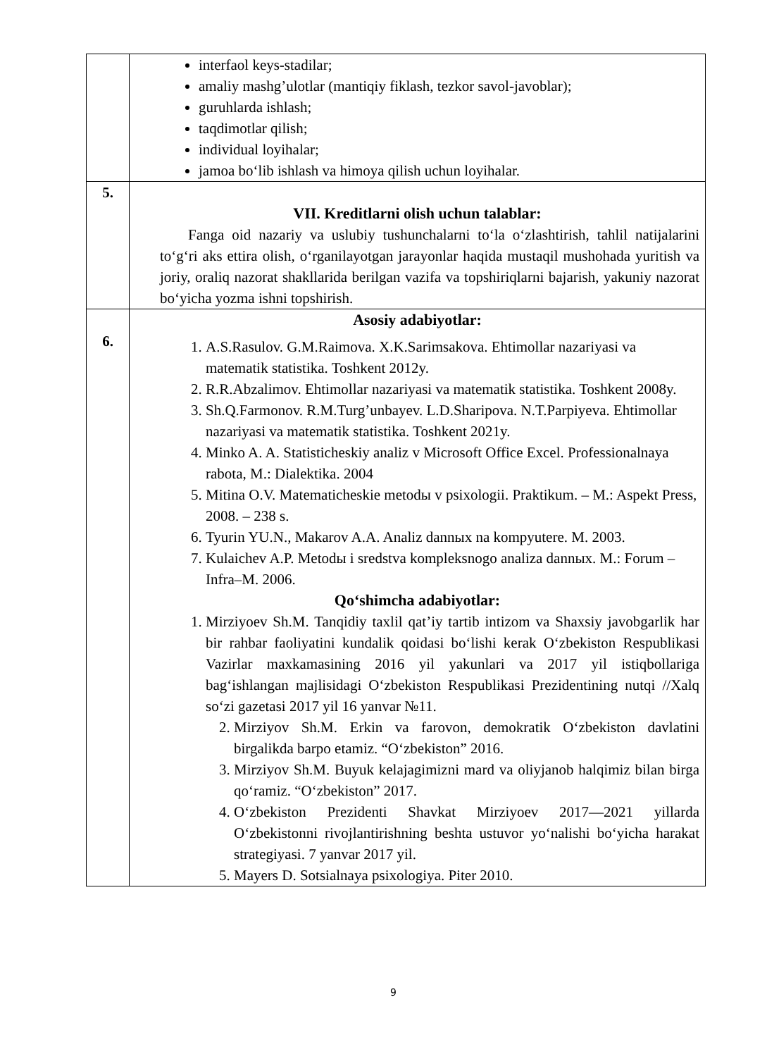| | interfaol keys-stadilar; amaliy mashg’ulotlar (mantiqiy fiklash, tezkor savol-javoblar); guruhlarda ishlash; taqdimotlar qilish; individual loyihalar; jamoa bo‘lib ishlash va himoya qilish uchun loyihalar. |
| 5. | VII. Kreditlarni olish uchun talablar: Fanga oid nazariy va uslubiy tushunchalarni to‘la o‘zlashtirish, tahlil natijalarini to‘g‘ri aks ettira olish, o‘rganilayotgan jarayonlar haqida mustaqil mushohada yuritish va joriy, oraliq nazorat shakllarida berilgan vazifa va topshiriqlarni bajarish, yakuniy nazorat bo‘yicha yozma ishni topshirish. |
| 6. | Asosiy adabiyotlar: 1. A.S.Rasulov. G.M.Raimova. X.K.Sarimsakova. Ehtimollar nazariyasi va matematik statistika. Toshkent 2012y. 2. R.R.Abzalimov. Ehtimollar nazariyasi va matematik statistika. Toshkent 2008y. 3. Sh.Q.Farmonov. R.M.Turg’unbayev. L.D.Sharipova. N.T.Parpiyeva. Ehtimollar nazariyasi va matematik statistika. Toshkent 2021y. 4. Minko A. A. Statisticheskiy analiz v Microsoft Office Excel. Professionalnaya rabota, M.: Dialektika. 2004 5. Mitina O.V. Matematicheskie metodы v psixologii. Praktikum. – M.: Aspekt Press, 2008. – 238 s. 6. Tyurin YU.N., Makarov A.A. Analiz dannых na kompyutere. M. 2003. 7. Kulaichev A.P. Metodы i sredstva kompleksnogo analiza dannых. M.: Forum – Infra–M. 2006. Qo‘shimcha adabiyotlar: 1. Mirziyoev Sh.M. Tanqidiy taxlil qat’iy tartib intizom va Shaxsiy javobgarlik har bir rahbar faoliyatini kundalik qoidasi bo‘lishi kerak O‘zbekiston Respublikasi Vazirlar maxkamasining 2016 yil yakunlari va 2017 yil istiqbollariga bag‘ishlangan majlisidagi O‘zbekiston Respublikasi Prezidentining nutqi //Xalq so‘zi gazetasi 2017 yil 16 yanvar №11. 2. Mirziyov Sh.M. Erkin va farovon, demokratik O‘zbekiston davlatini birgalikda barpo etamiz. “O‘zbekiston” 2016. 3. Mirziyov Sh.M. Buyuk kelajagimizni mard va oliyjanob halqimiz bilan birga qo‘ramiz. “O‘zbekiston” 2017. 4. O‘zbekiston Prezidenti Shavkat Mirziyoev 2017—2021 yillarda O‘zbekistonni rivojlantirishning beshta ustuvor yo‘nalishi bo‘yicha harakat strategiyasi. 7 yanvar 2017 yil. 5. Mayers D. Sotsialnaya psixologiya. Piter 2010. |
9